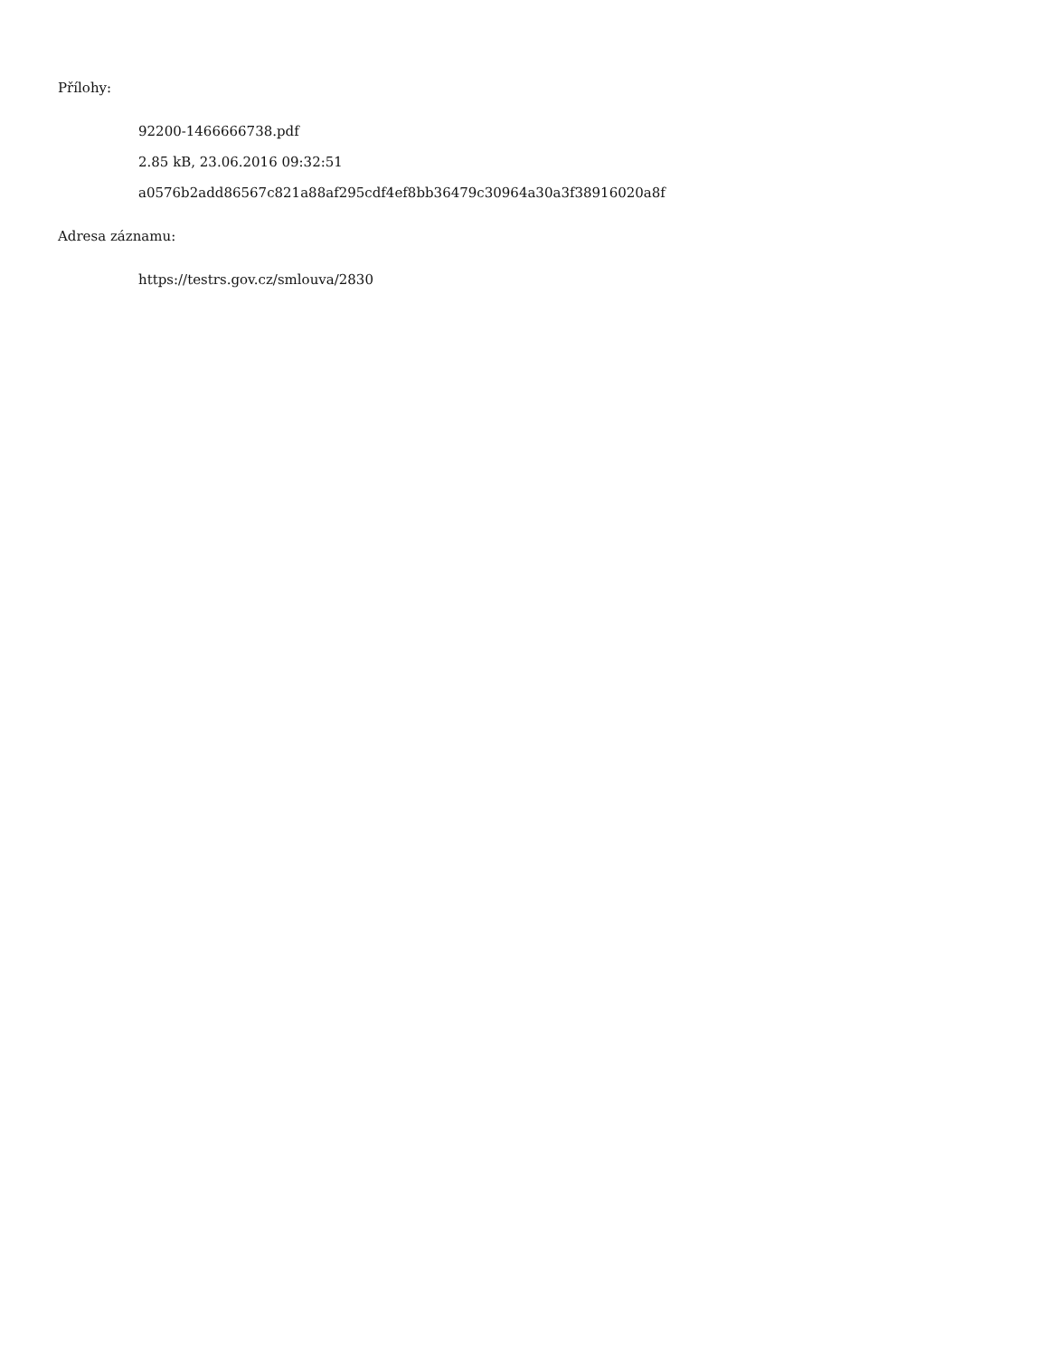Přílohy:
92200-1466666738.pdf
2.85 kB, 23.06.2016 09:32:51
a0576b2add86567c821a88af295cdf4ef8bb36479c30964a30a3f38916020a8f
Adresa záznamu:
https://testrs.gov.cz/smlouva/2830